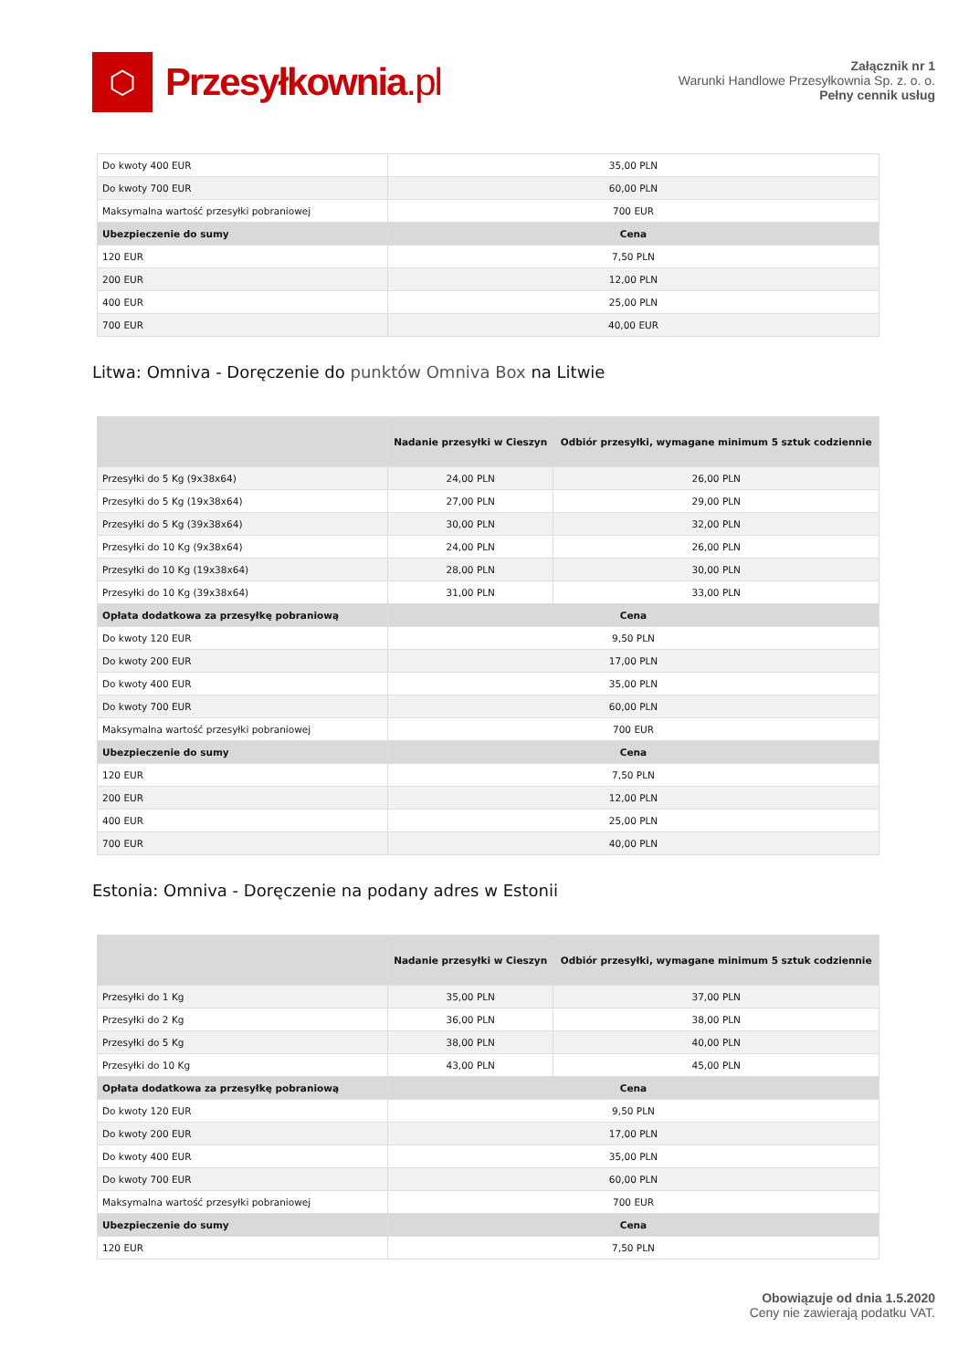⬡
Przesyłkownia.pl
Załącznik nr 1
Warunki Handlowe Przesyłkownia Sp. z. o. o.
Pełny cennik usług
| Do kwoty 400 EUR | 35,00 PLN |
| Do kwoty 700 EUR | 60,00 PLN |
| Maksymalna wartość przesyłki pobraniowej | 700 EUR |
| Ubezpieczenie do sumy | Cena |
| 120 EUR | 7,50 PLN |
| 200 EUR | 12,00 PLN |
| 400 EUR | 25,00 PLN |
| 700 EUR | 40,00 EUR |
Litwa: Omniva - Doręczenie do punktów Omniva Box na Litwie
| | Nadanie przesyłki w Cieszyn | Odbiór przesyłki, wymagane minimum 5 sztuk codziennie |
| --- | --- | --- |
| Przesyłki do 5 Kg (9x38x64) | 24,00 PLN | 26,00 PLN |
| Przesyłki do 5 Kg (19x38x64) | 27,00 PLN | 29,00 PLN |
| Przesyłki do 5 Kg (39x38x64) | 30,00 PLN | 32,00 PLN |
| Przesyłki do 10 Kg (9x38x64) | 24,00 PLN | 26,00 PLN |
| Przesyłki do 10 Kg (19x38x64) | 28,00 PLN | 30,00 PLN |
| Przesyłki do 10 Kg (39x38x64) | 31,00 PLN | 33,00 PLN |
| Opłata dodatkowa za przesyłkę pobraniową | Cena | |
| Do kwoty 120 EUR | 9,50 PLN | |
| Do kwoty 200 EUR | 17,00 PLN | |
| Do kwoty 400 EUR | 35,00 PLN | |
| Do kwoty 700 EUR | 60,00 PLN | |
| Maksymalna wartość przesyłki pobraniowej | 700 EUR | |
| Ubezpieczenie do sumy | Cena | |
| 120 EUR | 7,50 PLN | |
| 200 EUR | 12,00 PLN | |
| 400 EUR | 25,00 PLN | |
| 700 EUR | 40,00 PLN | |
Estonia: Omniva - Doręczenie na podany adres w Estonii
| | Nadanie przesyłki w Cieszyn | Odbiór przesyłki, wymagane minimum 5 sztuk codziennie |
| --- | --- | --- |
| Przesyłki do 1 Kg | 35,00 PLN | 37,00 PLN |
| Przesyłki do 2 Kg | 36,00 PLN | 38,00 PLN |
| Przesyłki do 5 Kg | 38,00 PLN | 40,00 PLN |
| Przesyłki do 10 Kg | 43,00 PLN | 45,00 PLN |
| Opłata dodatkowa za przesyłkę pobraniową | Cena | |
| Do kwoty 120 EUR | 9,50 PLN | |
| Do kwoty 200 EUR | 17,00 PLN | |
| Do kwoty 400 EUR | 35,00 PLN | |
| Do kwoty 700 EUR | 60,00 PLN | |
| Maksymalna wartość przesyłki pobraniowej | 700 EUR | |
| Ubezpieczenie do sumy | Cena | |
| 120 EUR | 7,50 PLN | |
Obowiązuje od dnia 1.5.2020
Ceny nie zawierają podatku VAT.